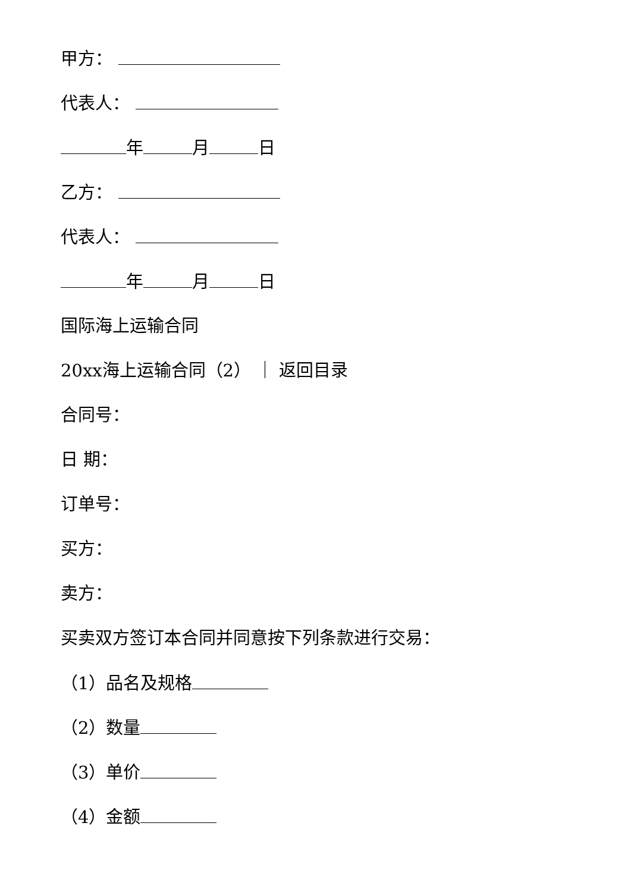甲方：
代表人：
年 月 日
乙方：
代表人：
年 月 日
国际海上运输合同
20xx海上运输合同（2） ｜ 返回目录
合同号：
日 期：
订单号：
买方：
卖方：
买卖双方签订本合同并同意按下列条款进行交易：
（1）品名及规格
（2）数量
（3）单价
（4）金额